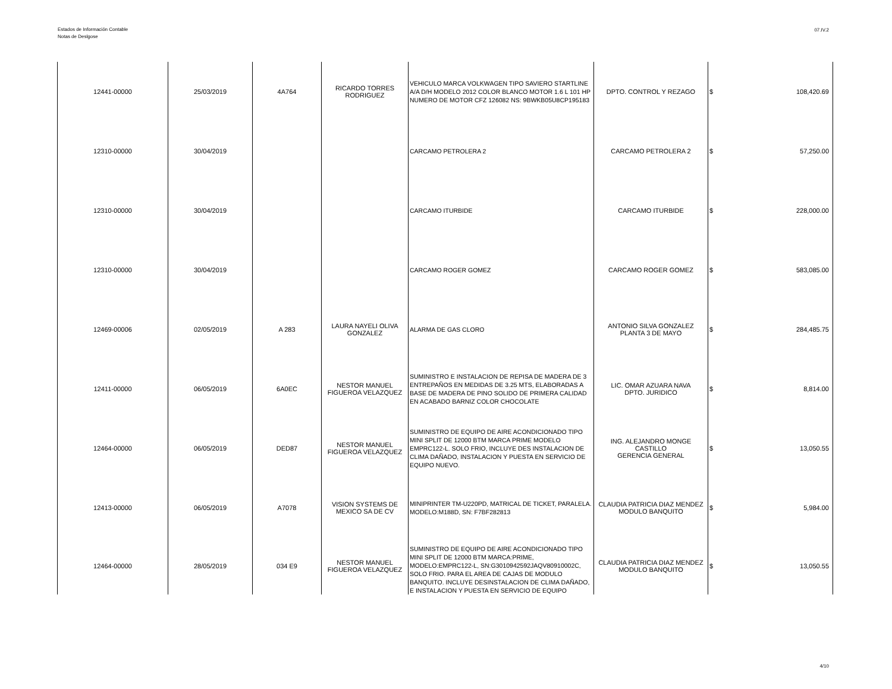Estados de Información Contable
Notas de Deslgose
07.IV.2
| 12441-00000 | 25/03/2019 | 4A764 | RICARDO TORRES RODRIGUEZ | VEHICULO MARCA VOLKWAGEN TIPO SAVIERO STARTLINE A/A D/H MODELO 2012 COLOR BLANCO MOTOR 1.6 L 101 HP NUMERO DE MOTOR CFZ 126082 NS: 9BWKB05U8CP195183 | DPTO. CONTROL Y REZAGO | $ | 108,420.69 |
| 12310-00000 | 30/04/2019 | | | CARCAMO PETROLERA 2 | CARCAMO PETROLERA 2 | $ | 57,250.00 |
| 12310-00000 | 30/04/2019 | | | CARCAMO ITURBIDE | CARCAMO ITURBIDE | $ | 228,000.00 |
| 12310-00000 | 30/04/2019 | | | CARCAMO ROGER GOMEZ | CARCAMO ROGER GOMEZ | $ | 583,085.00 |
| 12469-00006 | 02/05/2019 | A 283 | LAURA NAYELI OLIVA GONZALEZ | ALARMA DE GAS CLORO | ANTONIO SILVA GONZALEZ PLANTA 3 DE MAYO | $ | 284,485.75 |
| 12411-00000 | 06/05/2019 | 6A0EC | NESTOR MANUEL FIGUEROA VELAZQUEZ | SUMINISTRO E INSTALACION DE REPISA DE MADERA DE 3 ENTREPAÑOS EN MEDIDAS DE 3.25 MTS, ELABORADAS A BASE DE MADERA DE PINO SOLIDO DE PRIMERA CALIDAD EN ACABADO BARNIZ COLOR CHOCOLATE | LIC. OMAR AZUARA NAVA DPTO. JURIDICO | $ | 8,814.00 |
| 12464-00000 | 06/05/2019 | DED87 | NESTOR MANUEL FIGUEROA VELAZQUEZ | SUMINISTRO DE EQUIPO DE AIRE ACONDICIONADO TIPO MINI SPLIT DE 12000 BTM MARCA PRIME MODELO EMPRC122-L. SOLO FRIO, INCLUYE DES INSTALACION DE CLIMA DAÑADO, INSTALACION Y PUESTA EN SERVICIO DE EQUIPO NUEVO. | ING. ALEJANDRO MONGE CASTILLO GERENCIA GENERAL | $ | 13,050.55 |
| 12413-00000 | 06/05/2019 | A7078 | VISION SYSTEMS DE MEXICO SA DE CV | MINIPRINTER TM-U220PD, MATRICAL DE TICKET, PARALELA. MODELO:M188D, SN: F7BF282813 | CLAUDIA PATRICIA DIAZ MENDEZ MODULO BANQUITO | $ | 5,984.00 |
| 12464-00000 | 28/05/2019 | 034 E9 | NESTOR MANUEL FIGUEROA VELAZQUEZ | SUMINISTRO DE EQUIPO DE AIRE ACONDICIONADO TIPO MINI SPLIT DE 12000 BTM MARCA:PRIME, MODELO:EMPRC122-L, SN:G3010942592JAQV80910002C, SOLO FRIO. PARA EL AREA DE CAJAS DE MODULO BANQUITO. INCLUYE DESINSTALACION DE CLIMA DAÑADO, E INSTALACION Y PUESTA EN SERVICIO DE EQUIPO | CLAUDIA PATRICIA DIAZ MENDEZ MODULO BANQUITO | $ | 13,050.55 |
4/10